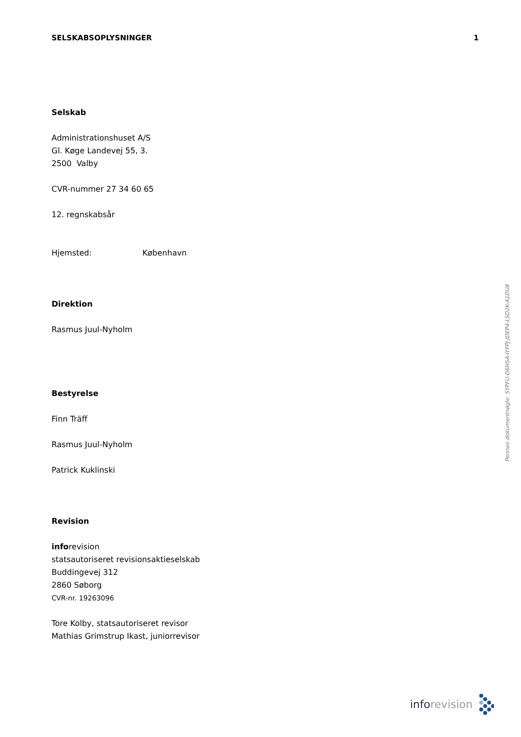SELSKABSOPLYSNINGER 1
Selskab
Administrationshuset A/S
Gl. Køge Landevej 55, 3.
2500 Valby
CVR-nummer 27 34 60 65
12. regnskabsår
Hjemsted: København
Direktion
Rasmus Juul-Nyholm
Bestyrelse
Finn Träff
Rasmus Juul-Nyholm
Patrick Kuklinski
Revision
inforevision
statsautoriseret revisionsaktieselskab
Buddingevej 312
2860 Søborg
CVR-nr. 19263096
Tore Kolby, statsautoriseret revisor
Mathias Grimstrup Ikast, juniorrevisor
Penneo dokumentnøgle: SYPFU-D6HSA-IYFPJ-JDEP4-LSD2K-A1DU8
inforevision